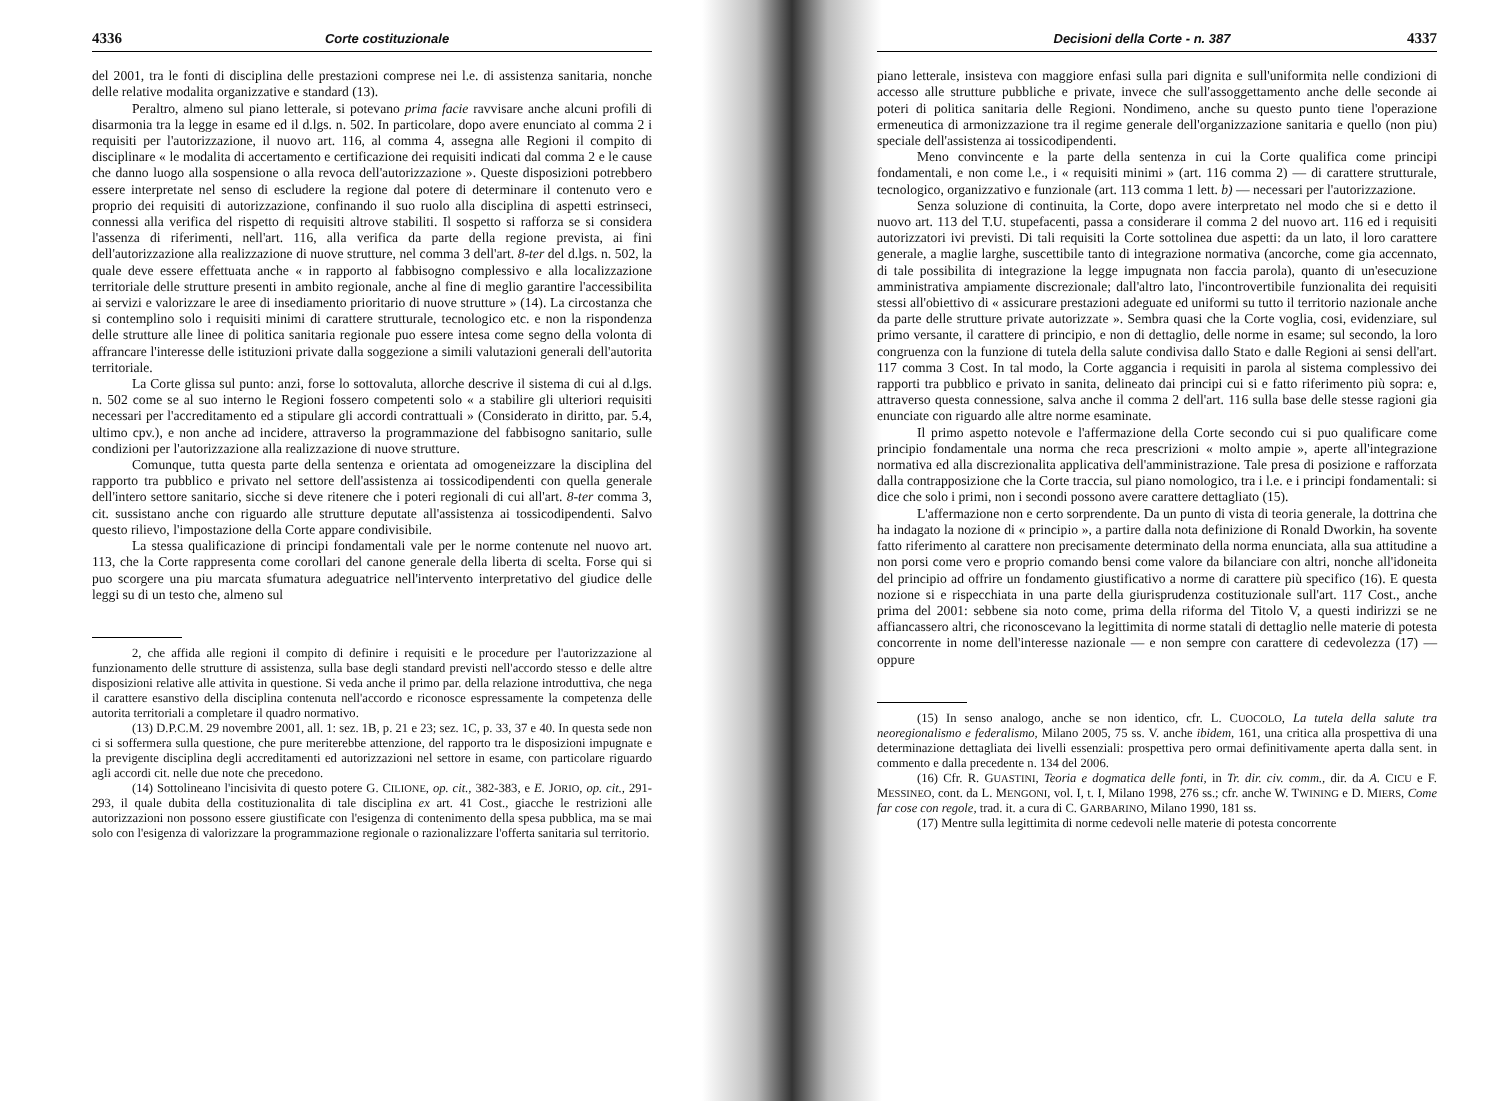4336 Corte costituzionale
del 2001, tra le fonti di disciplina delle prestazioni comprese nei l.e. di assistenza sanitaria, nonche delle relative modalita organizzative e standard (13).
Peraltro, almeno sul piano letterale, si potevano prima facie ravvisare anche alcuni profili di disarmonia tra la legge in esame ed il d.lgs. n. 502. In particolare, dopo avere enunciato al comma 2 i requisiti per l'autorizzazione, il nuovo art. 116, al comma 4, assegna alle Regioni il compito di disciplinare « le modalita di accertamento e certificazione dei requisiti indicati dal comma 2 e le cause che danno luogo alla sospensione o alla revoca dell'autorizzazione ». Queste disposizioni potrebbero essere interpretate nel senso di escludere la regione dal potere di determinare il contenuto vero e proprio dei requisiti di autorizzazione, confinando il suo ruolo alla disciplina di aspetti estrinseci, connessi alla verifica del rispetto di requisiti altrove stabiliti. Il sospetto si rafforza se si considera l'assenza di riferimenti, nell'art. 116, alla verifica da parte della regione prevista, ai fini dell'autorizzazione alla realizzazione di nuove strutture, nel comma 3 dell'art. 8-ter del d.lgs. n. 502, la quale deve essere effettuata anche « in rapporto al fabbisogno complessivo e alla localizzazione territoriale delle strutture presenti in ambito regionale, anche al fine di meglio garantire l'accessibilita ai servizi e valorizzare le aree di insediamento prioritario di nuove strutture » (14). La circostanza che si contemplino solo i requisiti minimi di carattere strutturale, tecnologico etc. e non la rispondenza delle strutture alle linee di politica sanitaria regionale puo essere intesa come segno della volonta di affrancare l'interesse delle istituzioni private dalla soggezione a simili valutazioni generali dell'autorita territoriale.
La Corte glissa sul punto: anzi, forse lo sottovaluta, allorche descrive il sistema di cui al d.lgs. n. 502 come se al suo interno le Regioni fossero competenti solo « a stabilire gli ulteriori requisiti necessari per l'accreditamento ed a stipulare gli accordi contrattuali » (Considerato in diritto, par. 5.4, ultimo cpv.), e non anche ad incidere, attraverso la programmazione del fabbisogno sanitario, sulle condizioni per l'autorizzazione alla realizzazione di nuove strutture.
Comunque, tutta questa parte della sentenza e orientata ad omogeneizzare la disciplina del rapporto tra pubblico e privato nel settore dell'assistenza ai tossicodipendenti con quella generale dell'intero settore sanitario, sicche si deve ritenere che i poteri regionali di cui all'art. 8-ter comma 3, cit. sussistano anche con riguardo alle strutture deputate all'assistenza ai tossicodipendenti. Salvo questo rilievo, l'impostazione della Corte appare condivisibile.
La stessa qualificazione di principi fondamentali vale per le norme contenute nel nuovo art. 113, che la Corte rappresenta come corollari del canone generale della liberta di scelta. Forse qui si puo scorgere una piu marcata sfumatura adeguatrice nell'intervento interpretativo del giudice delle leggi su di un testo che, almeno sul
2, che affida alle regioni il compito di definire i requisiti e le procedure per l'autorizzazione al funzionamento delle strutture di assistenza, sulla base degli standard previsti nell'accordo stesso e delle altre disposizioni relative alle attivita in questione. Si veda anche il primo par. della relazione introduttiva, che nega il carattere esanstivo della disciplina contenuta nell'accordo e riconosce espressamente la competenza delle autorita territoriali a completare il quadro normativo.
(13) D.P.C.M. 29 novembre 2001, all. 1: sez. 1B, p. 21 e 23; sez. 1C, p. 33, 37 e 40. In questa sede non ci si soffermera sulla questione, che pure meriterebbe attenzione, del rapporto tra le disposizioni impugnate e la previgente disciplina degli accreditamenti ed autorizzazioni nel settore in esame, con particolare riguardo agli accordi cit. nelle due note che precedono.
(14) Sottolineano l'incisivita di questo potere G. CILIONE, op. cit., 382-383, e E. JORIO, op. cit., 291-293, il quale dubita della costituzionalita di tale disciplina ex art. 41 Cost., giacche le restrizioni alle autorizzazioni non possono essere giustificate con l'esigenza di contenimento della spesa pubblica, ma se mai solo con l'esigenza di valorizzare la programmazione regionale o razionalizzare l'offerta sanitaria sul territorio.
Decisioni della Corte - n. 387 4337
piano letterale, insisteva con maggiore enfasi sulla pari dignita e sull'uniformita nelle condizioni di accesso alle strutture pubbliche e private, invece che sull'assoggettamento anche delle seconde ai poteri di politica sanitaria delle Regioni. Nondimeno, anche su questo punto tiene l'operazione ermeneutica di armonizzazione tra il regime generale dell'organizzazione sanitaria e quello (non piu) speciale dell'assistenza ai tossicodipendenti.
Meno convincente e la parte della sentenza in cui la Corte qualifica come principi fondamentali, e non come l.e., i « requisiti minimi » (art. 116 comma 2) — di carattere strutturale, tecnologico, organizzativo e funzionale (art. 113 comma 1 lett. b) — necessari per l'autorizzazione.
Senza soluzione di continuita, la Corte, dopo avere interpretato nel modo che si e detto il nuovo art. 113 del T.U. stupefacenti, passa a considerare il comma 2 del nuovo art. 116 ed i requisiti autorizzatori ivi previsti. Di tali requisiti la Corte sottolinea due aspetti: da un lato, il loro carattere generale, a maglie larghe, suscettibile tanto di integrazione normativa (ancorche, come gia accennato, di tale possibilita di integrazione la legge impugnata non faccia parola), quanto di un'esecuzione amministrativa ampiamente discrezionale; dall'altro lato, l'incontrovertibile funzionalita dei requisiti stessi all'obiettivo di « assicurare prestazioni adeguate ed uniformi su tutto il territorio nazionale anche da parte delle strutture private autorizzate ». Sembra quasi che la Corte voglia, cosi, evidenziare, sul primo versante, il carattere di principio, e non di dettaglio, delle norme in esame; sul secondo, la loro congruenza con la funzione di tutela della salute condivisa dallo Stato e dalle Regioni ai sensi dell'art. 117 comma 3 Cost. In tal modo, la Corte aggancia i requisiti in parola al sistema complessivo dei rapporti tra pubblico e privato in sanita, delineato dai principi cui si e fatto riferimento più sopra: e, attraverso questa connessione, salva anche il comma 2 dell'art. 116 sulla base delle stesse ragioni gia enunciate con riguardo alle altre norme esaminate.
Il primo aspetto notevole e l'affermazione della Corte secondo cui si puo qualificare come principio fondamentale una norma che reca prescrizioni « molto ampie », aperte all'integrazione normativa ed alla discrezionalita applicativa dell'amministrazione. Tale presa di posizione e rafforzata dalla contrapposizione che la Corte traccia, sul piano nomologico, tra i l.e. e i principi fondamentali: si dice che solo i primi, non i secondi possono avere carattere dettagliato (15).
L'affermazione non e certo sorprendente. Da un punto di vista di teoria generale, la dottrina che ha indagato la nozione di « principio », a partire dalla nota definizione di Ronald Dworkin, ha sovente fatto riferimento al carattere non precisamente determinato della norma enunciata, alla sua attitudine a non porsi come vero e proprio comando bensi come valore da bilanciare con altri, nonche all'idoneita del principio ad offrire un fondamento giustificativo a norme di carattere più specifico (16). E questa nozione si e rispecchiata in una parte della giurisprudenza costituzionale sull'art. 117 Cost., anche prima del 2001: sebbene sia noto come, prima della riforma del Titolo V, a questi indirizzi se ne affiancassero altri, che riconoscevano la legittimita di norme statali di dettaglio nelle materie di potesta concorrente in nome dell'interesse nazionale — e non sempre con carattere di cedevolezza (17) — oppure
(15) In senso analogo, anche se non identico, cfr. L. CUOCOLO, La tutela della salute tra neoregionalismo e federalismo, Milano 2005, 75 ss. V. anche ibidem, 161, una critica alla prospettiva di una determinazione dettagliata dei livelli essenziali: prospettiva pero ormai definitivamente aperta dalla sent. in commento e dalla precedente n. 134 del 2006.
(16) Cfr. R. GUASTINI, Teoria e dogmatica delle fonti, in Tr. dir. civ. comm., dir. da A. CICU e F. MESSINEO, cont. da L. MENGONI, vol. I, t. I, Milano 1998, 276 ss.; cfr. anche W. TWINING e D. MIERS, Come far cose con regole, trad. it. a cura di C. GARBARINO, Milano 1990, 181 ss.
(17) Mentre sulla legittimita di norme cedevoli nelle materie di potesta concorrente